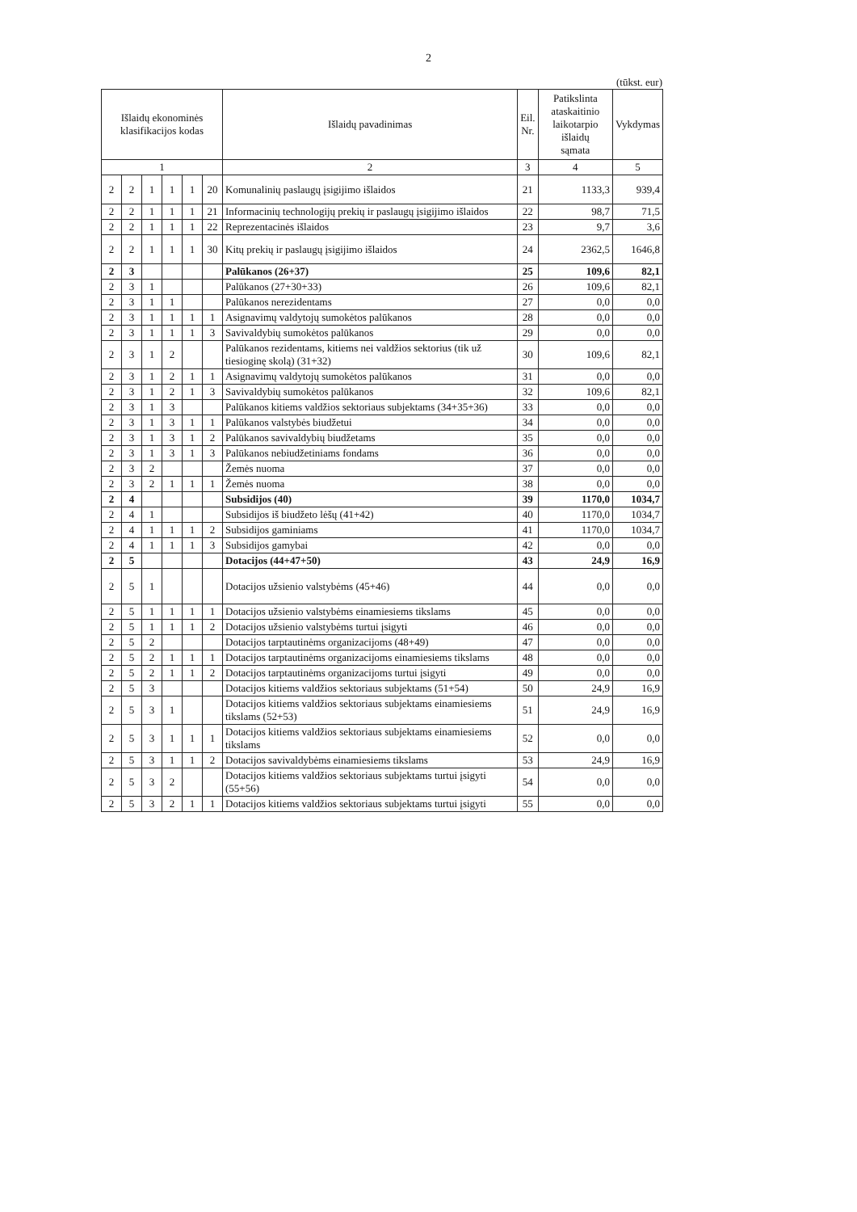2
(tūkst. eur)
| Išlaidų ekonominės klasifikacijos kodas | | | | | | Išlaidų pavadinimas | Eil. Nr. | Patikslinta ataskaitinio laikotarpio išlaidų sąmata | Vykdymas |
| --- | --- | --- | --- | --- | --- | --- | --- | --- | --- |
| 1 | | | | | | 2 | 3 | 4 | 5 |
| 2 | 2 | 1 | 1 | 1 | 20 | Komunalinių paslaugų įsigijimo išlaidos | 21 | 1133,3 | 939,4 |
| 2 | 2 | 1 | 1 | 1 | 21 | Informacinių technologijų prekių ir paslaugų įsigijimo išlaidos | 22 | 98,7 | 71,5 |
| 2 | 2 | 1 | 1 | 1 | 22 | Reprezentacinės išlaidos | 23 | 9,7 | 3,6 |
| 2 | 2 | 1 | 1 | 1 | 30 | Kitų prekių ir paslaugų įsigijimo išlaidos | 24 | 2362,5 | 1646,8 |
| 2 | 3 | | | | | Palūkanos (26+37) | 25 | 109,6 | 82,1 |
| 2 | 3 | 1 | | | | Palūkanos (27+30+33) | 26 | 109,6 | 82,1 |
| 2 | 3 | 1 | 1 | | | Palūkanos nerezidentams | 27 | 0,0 | 0,0 |
| 2 | 3 | 1 | 1 | 1 | 1 | Asignavimų valdytojų sumokėtos palūkanos | 28 | 0,0 | 0,0 |
| 2 | 3 | 1 | 1 | 1 | 3 | Savivaldybių sumokėtos palūkanos | 29 | 0,0 | 0,0 |
| 2 | 3 | 1 | 2 | | | Palūkanos rezidentams, kitiems nei valdžios sektorius (tik už tiesioginę skolą) (31+32) | 30 | 109,6 | 82,1 |
| 2 | 3 | 1 | 2 | 1 | 1 | Asignavimų valdytojų sumokėtos palūkanos | 31 | 0,0 | 0,0 |
| 2 | 3 | 1 | 2 | 1 | 3 | Savivaldybių sumokėtos palūkanos | 32 | 109,6 | 82,1 |
| 2 | 3 | 1 | 3 | | | Palūkanos kitiems valdžios sektoriaus subjektams (34+35+36) | 33 | 0,0 | 0,0 |
| 2 | 3 | 1 | 3 | 1 | 1 | Palūkanos valstybės biudžetui | 34 | 0,0 | 0,0 |
| 2 | 3 | 1 | 3 | 1 | 2 | Palūkanos savivaldybių biudžetams | 35 | 0,0 | 0,0 |
| 2 | 3 | 1 | 3 | 1 | 3 | Palūkanos nebiudžetiniams fondams | 36 | 0,0 | 0,0 |
| 2 | 3 | 2 | | | | Žemės nuoma | 37 | 0,0 | 0,0 |
| 2 | 3 | 2 | 1 | 1 | 1 | Žemės nuoma | 38 | 0,0 | 0,0 |
| 2 | 4 | | | | | Subsidijos (40) | 39 | 1170,0 | 1034,7 |
| 2 | 4 | 1 | | | | Subsidijos iš biudžeto lėšų (41+42) | 40 | 1170,0 | 1034,7 |
| 2 | 4 | 1 | 1 | 1 | 2 | Subsidijos gaminiams | 41 | 1170,0 | 1034,7 |
| 2 | 4 | 1 | 1 | 1 | 3 | Subsidijos gamybai | 42 | 0,0 | 0,0 |
| 2 | 5 | | | | | Dotacijos (44+47+50) | 43 | 24,9 | 16,9 |
| 2 | 5 | 1 | | | | Dotacijos užsienio valstybėms (45+46) | 44 | 0,0 | 0,0 |
| 2 | 5 | 1 | 1 | 1 | 1 | Dotacijos užsienio valstybėms einamiesiems tikslams | 45 | 0,0 | 0,0 |
| 2 | 5 | 1 | 1 | 1 | 2 | Dotacijos užsienio valstybėms turtui įsigyti | 46 | 0,0 | 0,0 |
| 2 | 5 | 2 | | | | Dotacijos tarptautinėms organizacijoms (48+49) | 47 | 0,0 | 0,0 |
| 2 | 5 | 2 | 1 | 1 | 1 | Dotacijos tarptautinėms organizacijoms einamiesiems tikslams | 48 | 0,0 | 0,0 |
| 2 | 5 | 2 | 1 | 1 | 2 | Dotacijos tarptautinėms organizacijoms turtui įsigyti | 49 | 0,0 | 0,0 |
| 2 | 5 | 3 | | | | Dotacijos kitiems valdžios sektoriaus subjektams (51+54) | 50 | 24,9 | 16,9 |
| 2 | 5 | 3 | 1 | | | Dotacijos kitiems valdžios sektoriaus subjektams einamiesiems tikslams (52+53) | 51 | 24,9 | 16,9 |
| 2 | 5 | 3 | 1 | 1 | 1 | Dotacijos kitiems valdžios sektoriaus subjektams einamiesiems tikslams | 52 | 0,0 | 0,0 |
| 2 | 5 | 3 | 1 | 1 | 2 | Dotacijos savivaldybėms einamiesiems tikslams | 53 | 24,9 | 16,9 |
| 2 | 5 | 3 | 2 | | | Dotacijos kitiems valdžios sektoriaus subjektams turtui įsigyti (55+56) | 54 | 0,0 | 0,0 |
| 2 | 5 | 3 | 2 | 1 | 1 | Dotacijos kitiems valdžios sektoriaus subjektams turtui įsigyti | 55 | 0,0 | 0,0 |